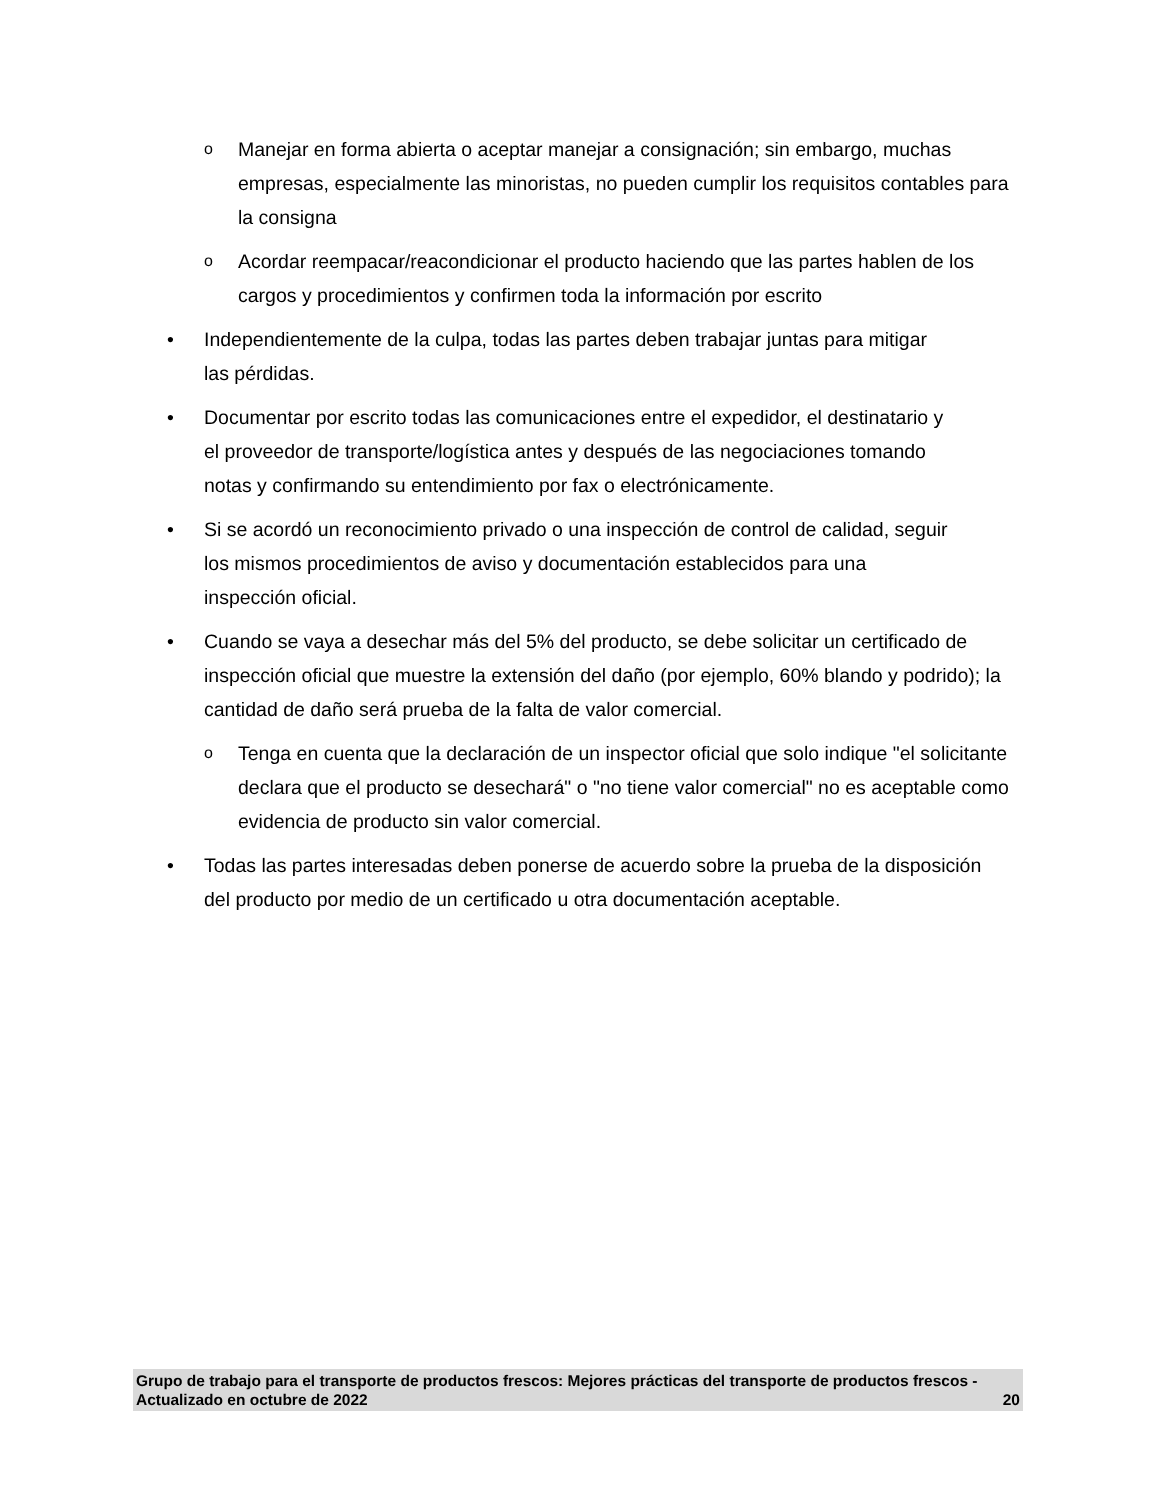o Manejar en forma abierta o aceptar manejar a consignación; sin embargo, muchas empresas, especialmente las minoristas, no pueden cumplir los requisitos contables para la consigna
o Acordar reempacar/reacondicionar el producto haciendo que las partes hablen de los cargos y procedimientos y confirmen toda la información por escrito
• Independientemente de la culpa, todas las partes deben trabajar juntas para mitigar
las pérdidas.
• Documentar por escrito todas las comunicaciones entre el expedidor, el destinatario y
el proveedor de transporte/logística antes y después de las negociaciones tomando
notas y confirmando su entendimiento por fax o electrónicamente.
• Si se acordó un reconocimiento privado o una inspección de control de calidad, seguir
los mismos procedimientos de aviso y documentación establecidos para una
inspección oficial.
• Cuando se vaya a desechar más del 5% del producto, se debe solicitar un certificado de inspección oficial que muestre la extensión del daño (por ejemplo, 60% blando y podrido); la cantidad de daño será prueba de la falta de valor comercial.
o Tenga en cuenta que la declaración de un inspector oficial que solo indique "el solicitante declara que el producto se desechará" o "no tiene valor comercial" no es aceptable como evidencia de producto sin valor comercial.
• Todas las partes interesadas deben ponerse de acuerdo sobre la prueba de la disposición del producto por medio de un certificado u otra documentación aceptable.
Grupo de trabajo para el transporte de productos frescos: Mejores prácticas del transporte de productos frescos - Actualizado en octubre de 2022 20